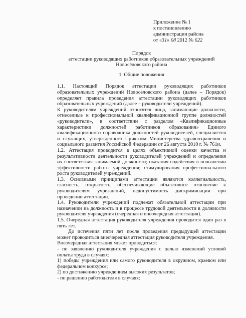Приложение № 1
к постановлению
администрации района
от «31» 08 2012 № 622
Порядок
аттестации руководящих работников образовательных учреждений
Новосёловского района
1. Общие положения
1.1. Настоящий Порядок аттестации руководящих работников образовательных учреждений Новосёловского района (далее – Порядок) определяет правила проведения аттестации руководящих работников образовательных учреждений (далее – руководители учреждений).
К руководителям учреждений относятся лица, занимающие должности, отнесенные к профессиональной квалификационной группе должностей «руководители», в соответствии с разделом «Квалификационные характеристики должностей работников образования» Единого квалификационного справочника должностей руководителей, специалистов и служащих, утвержденного Приказом Министерства здравоохранения и социального развития Российской Федерации от 26 августа 2010 г. № 761н.
1.2. Аттестация проводится в целях объективной оценки качества и результативности деятельности руководителей учреждений и определения их соответствия занимаемой должности; оказания содействия в повышении эффективности работы учреждения; стимулирования профессионального роста руководителей учреждений.
1.3. Основными принципами аттестации являются коллегиальность, гласность, открытость, обеспечивающие объективное отношение к руководителям учреждений, недопустимость дискриминации при проведении аттестации.
1.4. Руководители учреждений подлежат обязательной аттестации при назначении на должность и в процессе трудовой деятельности в должности руководителя учреждения (очередная и внеочередная аттестация).
1.5. Очередная аттестация руководителя учреждения проводится один раз в пять лет.
До истечения пяти лет после проведения предыдущей аттестации может проводиться внеочередная аттестация руководителя учреждения.
Внеочередная аттестация может проводиться:
- по заявлению руководителя учреждения с целью изменений условий оплаты труда в случаях:
1) победы учреждения или самого руководителя в окружном, краевом или федеральном конкурсе;
2) по достижению учреждением высоких результатов;
- по решению работодателя в случаях: